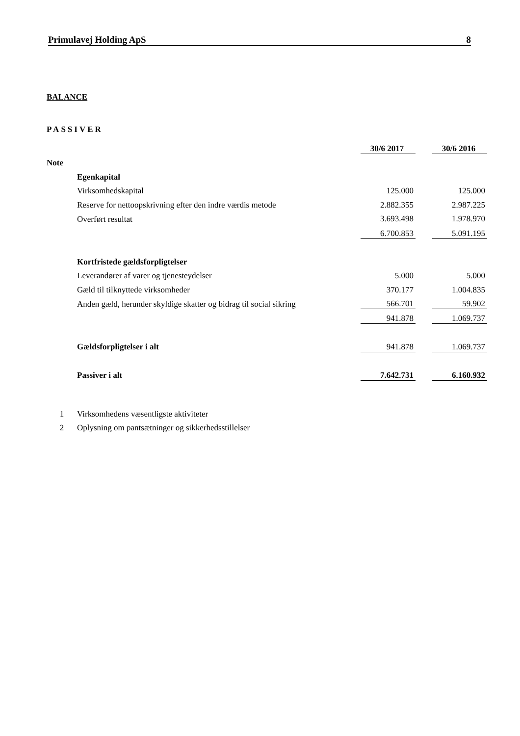Primulavej Holding ApS 8
BALANCE
PASSIVER
| | | 30/6 2017 | | 30/6 2016 |
| Note | | | | |
| | Egenkapital | | | |
| | Virksomhedskapital | 125.000 | | 125.000 |
| | Reserve for nettoopskrivning efter den indre værdis metode | 2.882.355 | | 2.987.225 |
| | Overført resultat | 3.693.498 | | 1.978.970 |
| | | 6.700.853 | | 5.091.195 |
| | Kortfristede gældsforpligtelser | | | |
| | Leverandører af varer og tjenesteydelser | 5.000 | | 5.000 |
| | Gæld til tilknyttede virksomheder | 370.177 | | 1.004.835 |
| | Anden gæld, herunder skyldige skatter og bidrag til social sikring | 566.701 | | 59.902 |
| | | 941.878 | | 1.069.737 |
| | Gældsforpligtelser i alt | 941.878 | | 1.069.737 |
| | Passiver i alt | 7.642.731 | | 6.160.932 |
| 1 | Virksomhedens væsentligste aktiviteter | | | |
| 2 | Oplysning om pantsætninger og sikkerhedsstillelser | | | |